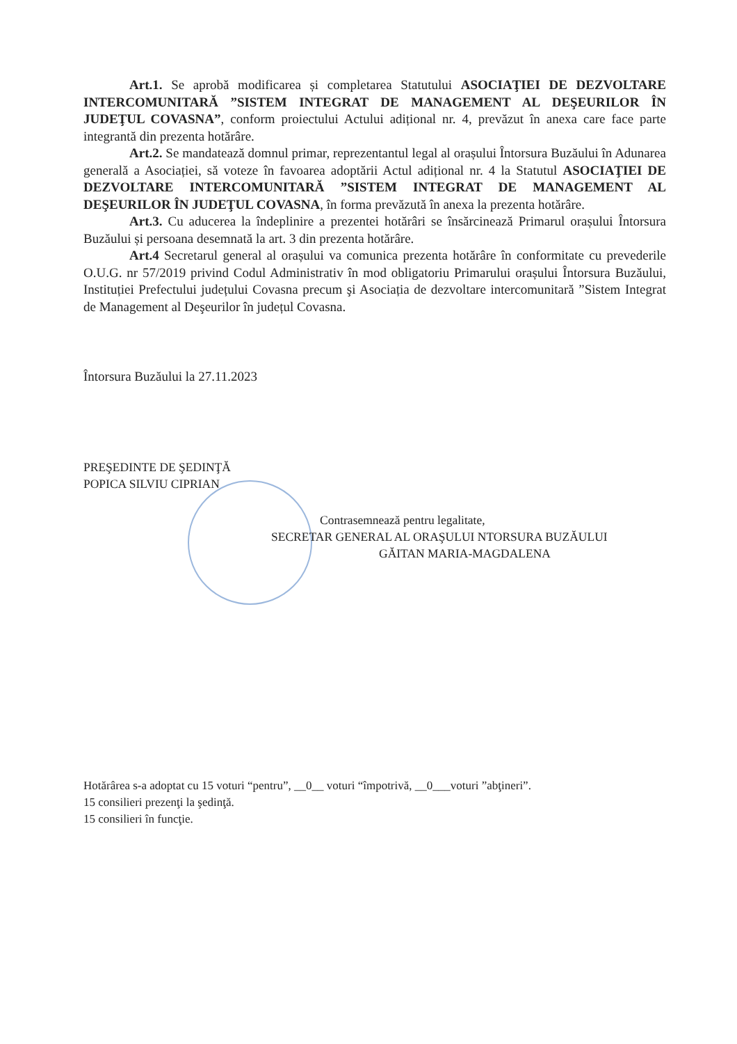Art.1. Se aprobă modificarea și completarea Statutului ASOCIAŢIEI DE DEZVOLTARE INTERCOMUNITARĂ ”SISTEM INTEGRAT DE MANAGEMENT AL DEŞEURILOR ÎN JUDEŢUL COVASNA”, conform proiectului Actului adițional nr. 4, prevăzut în anexa care face parte integrantă din prezenta hotărâre.
Art.2. Se mandatează domnul primar, reprezentantul legal al orașului Întorsura Buzăului în Adunarea generală a Asociației, să voteze în favoarea adoptării Actul adițional nr. 4 la Statutul ASOCIAŢIEI DE DEZVOLTARE INTERCOMUNITARĂ ”SISTEM INTEGRAT DE MANAGEMENT AL DEŞEURILOR ÎN JUDEŢUL COVASNA, în forma prevăzută în anexa la prezenta hotărâre.
Art.3. Cu aducerea la îndeplinire a prezentei hotărâri se însărcinează Primarul orașului Întorsura Buzăului și persoana desemnată la art. 3 din prezenta hotărâre.
Art.4 Secretarul general al orașului va comunica prezenta hotărâre în conformitate cu prevederile O.U.G. nr 57/2019 privind Codul Administrativ în mod obligatoriu Primarului orașului Întorsura Buzăului, Instituției Prefectului județului Covasna precum şi Asociația de dezvoltare intercomunitară ”Sistem Integrat de Management al Deşeurilor în județul Covasna.
Întorsura Buzăului la 27.11.2023
PREŞEDINTE DE ŞEDINŢĂ
POPICA SILVIU CIPRIAN
Contrasemnează pentru legalitate,
SECRETAR GENERAL AL ORAŞULUI NTORSURA BUZĂULUI
GĂITAN MARIA-MAGDALENA
Hotărârea s-a adoptat cu 15 voturi “pentru”, __0__ voturi “împotrivă, __0___voturi ”abţineri”.
15 consilieri prezenţi la şedinţă.
15 consilieri în funcţie.